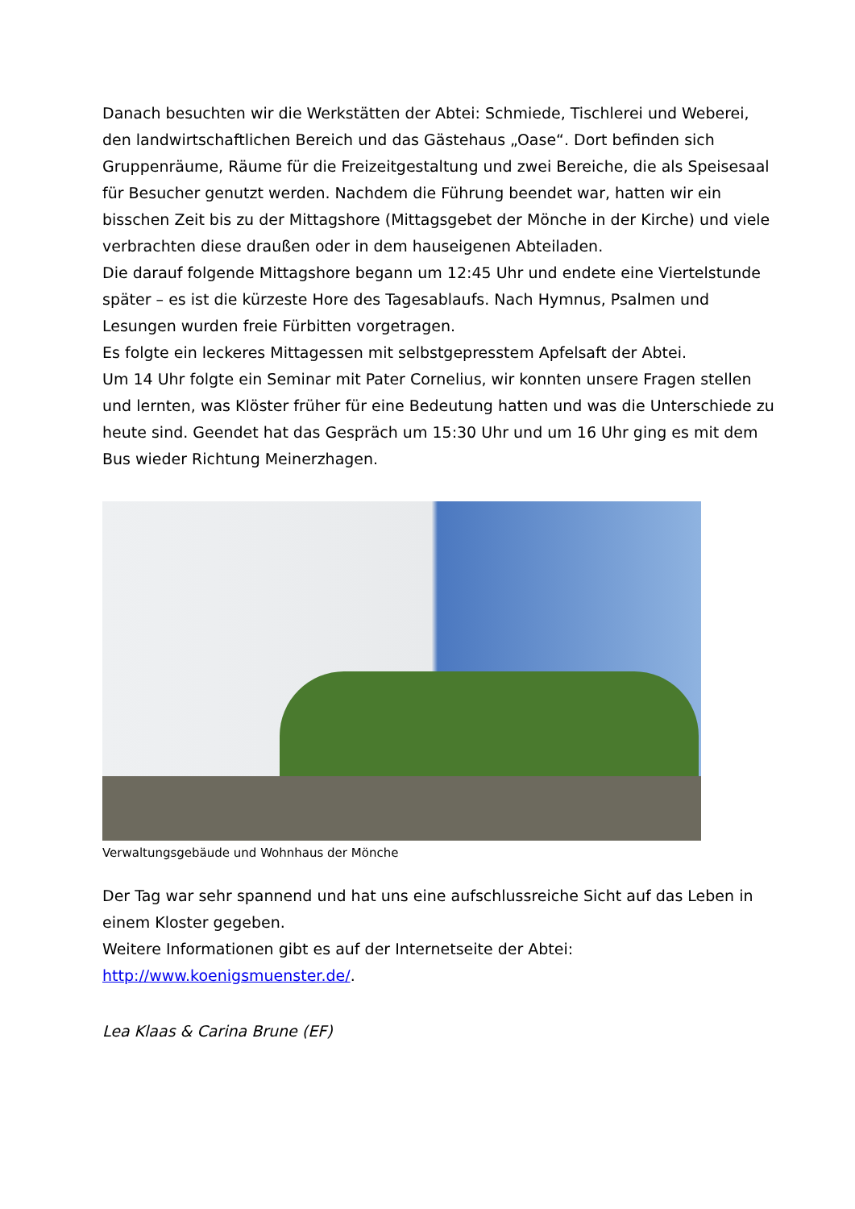Danach besuchten wir die Werkstätten der Abtei: Schmiede, Tischlerei und Weberei, den landwirtschaftlichen Bereich und das Gästehaus „Oase“. Dort befinden sich Gruppenräume, Räume für die Freizeitgestaltung und zwei Bereiche, die als Speisesaal für Besucher genutzt werden. Nachdem die Führung beendet war, hatten wir ein bisschen Zeit bis zu der Mittagshore (Mittagsgebet der Mönche in der Kirche) und viele verbrachten diese draußen oder in dem hauseigenen Abteiladen.
Die darauf folgende Mittagshore begann um 12:45 Uhr und endete eine Viertelstunde später – es ist die kürzeste Hore des Tagesablaufs. Nach Hymnus, Psalmen und Lesungen wurden freie Fürbitten vorgetragen.
Es folgte ein leckeres Mittagessen mit selbstgepresstem Apfelsaft der Abtei.
Um 14 Uhr folgte ein Seminar mit Pater Cornelius, wir konnten unsere Fragen stellen und lernten, was Klöster früher für eine Bedeutung hatten und was die Unterschiede zu heute sind. Geendet hat das Gespräch um 15:30 Uhr und um 16 Uhr ging es mit dem Bus wieder Richtung Meinerzhagen.
Verwaltungsgebäude und Wohnhaus der Mönche
Der Tag war sehr spannend und hat uns eine aufschlussreiche Sicht auf das Leben in einem Kloster gegeben.
Weitere Informationen gibt es auf der Internetseite der Abtei: http://www.koenigsmuenster.de/.
Lea Klaas & Carina Brune (EF)